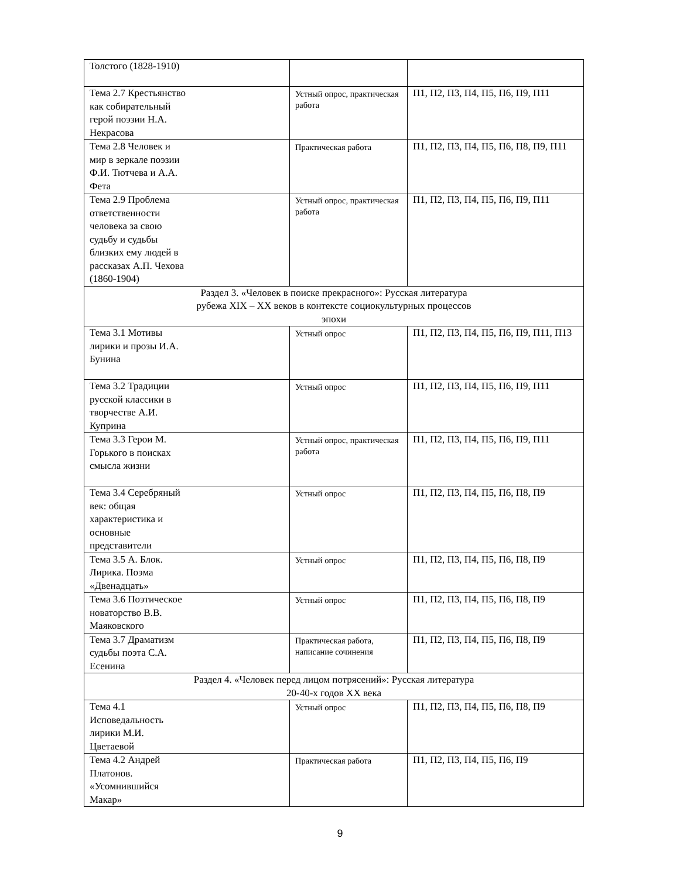| Толстого (1828-1910) | | |
| Тема 2.7 Крестьянство как собирательный герой поэзии Н.А. Некрасова | Устный опрос, практическая работа | П1, П2, П3, П4, П5, П6, П9, П11 |
| Тема 2.8 Человек и мир в зеркале поэзии Ф.И. Тютчева и А.А. Фета | Практическая работа | П1, П2, П3, П4, П5, П6, П8, П9, П11 |
| Тема 2.9 Проблема ответственности человека за свою судьбу и судьбы близких ему людей в рассказах А.П. Чехова (1860-1904) | Устный опрос, практическая работа | П1, П2, П3, П4, П5, П6, П9, П11 |
| Раздел 3. «Человек в поиске прекрасного»: Русская литература рубежа XIX – XX веков в контексте социокультурных процессов эпохи | | |
| Тема 3.1 Мотивы лирики и прозы И.А. Бунина | Устный опрос | П1, П2, П3, П4, П5, П6, П9, П11, П13 |
| Тема 3.2 Традиции русской классики в творчестве А.И. Куприна | Устный опрос | П1, П2, П3, П4, П5, П6, П9, П11 |
| Тема 3.3 Герои М. Горького в поисках смысла жизни | Устный опрос, практическая работа | П1, П2, П3, П4, П5, П6, П9, П11 |
| Тема 3.4 Серебряный век: общая характеристика и основные представители | Устный опрос | П1, П2, П3, П4, П5, П6, П8, П9 |
| Тема 3.5 А. Блок. Лирика. Поэма «Двенадцать» | Устный опрос | П1, П2, П3, П4, П5, П6, П8, П9 |
| Тема 3.6 Поэтическое новаторство В.В. Маяковского | Устный опрос | П1, П2, П3, П4, П5, П6, П8, П9 |
| Тема 3.7 Драматизм судьбы поэта С.А. Есенина | Практическая работа, написание сочинения | П1, П2, П3, П4, П5, П6, П8, П9 |
| Раздел 4. «Человек перед лицом потрясений»: Русская литература 20-40-х годов XX века | | |
| Тема 4.1 Исповедальность лирики М.И. Цветаевой | Устный опрос | П1, П2, П3, П4, П5, П6, П8, П9 |
| Тема 4.2 Андрей Платонов. «Усомнившийся Макар» | Практическая работа | П1, П2, П3, П4, П5, П6, П9 |
9